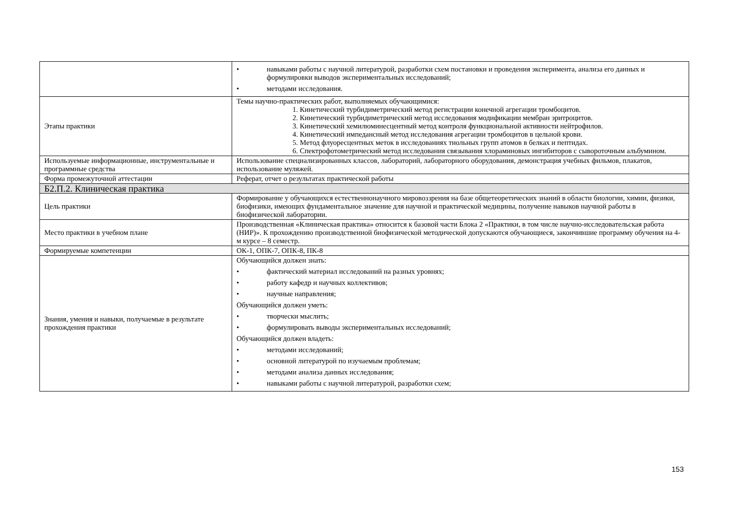| | • навыками работы с научной литературой, разработки схем постановки и проведения эксперимента, анализа его данных и формулировки выводов экспериментальных исследований; • методами исследования. |
| Этапы практики | Темы научно-практических работ, выполняемых обучающимися: 1. Кинетический турбидиметрический метод регистрации конечной агрегации тромбоцитов. 2. Кинетический турбидиметрический метод исследования модификации мембран эритроцитов. 3. Кинетический хемилюминесцентный метод контроля функциональной активности нейтрофилов. 4. Кинетический импедансный метод исследования агрегации тромбоцитов в цельной крови. 5. Метод флуоресцентных меток в исследованиях тиольных групп атомов в белках и пептидах. 6. Спектрофотометрический метод исследования связывания хлораминовых ингибиторов с сывороточным альбумином. |
| Используемые информационные, инструментальные и программные средства | Использование специализированных классов, лабораторий, лабораторного оборудования, демонстрация учебных фильмов, плакатов, использование муляжей. |
| Форма промежуточной аттестации | Реферат, отчет о результатах практической работы |
| Б2.П.2. Клиническая практика | |
| Цель практики | Формирование у обучающихся естественнонаучного мировоззрения на базе общетеоретических знаний в области биологии, химии, физики, биофизики, имеющих фундаментальное значение для научной и практической медицины, получение навыков научной работы в биофизической лаборатории. |
| Место практики в учебном плане | Производственная «Клиническая практика» относится к базовой части Блока 2 «Практики, в том числе научно-исследовательская работа (НИР)». К прохождению производственной биофизической методической допускаются обучающиеся, закончившие программу обучения на 4-м курсе – 8 семестр. |
| Формируемые компетенции | ОК-1, ОПК-7, ОПК-8, ПК-8 |
| Знания, умения и навыки, получаемые в результате прохождения практики | Обучающийся должен знать: • фактический материал исследований на разных уровнях; • работу кафедр и научных коллективов; • научные направления; Обучающийся должен уметь: • творчески мыслить; • формулировать выводы экспериментальных исследований; Обучающийся должен владеть: • методами исследований; • основной литературой по изучаемым проблемам; • методами анализа данных исследования; • навыками работы с научной литературой, разработки схем; |
153